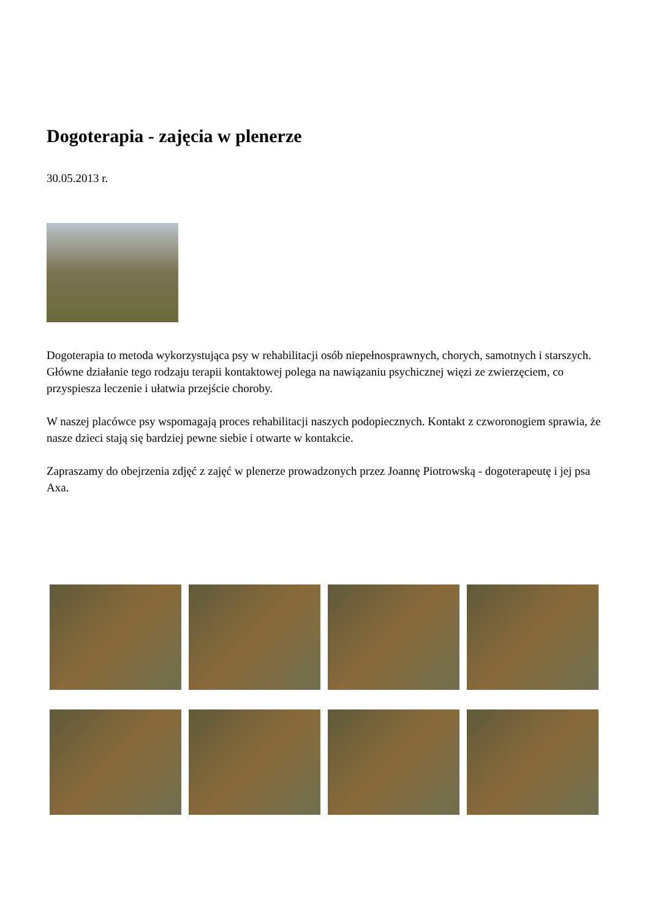Dogoterapia - zajęcia w plenerze
30.05.2013 r.
Dogoterapia to metoda wykorzystująca psy w rehabilitacji osób niepełnosprawnych, chorych, samotnych i starszych. Główne działanie tego rodzaju terapii kontaktowej polega na nawiązaniu psychicznej więzi ze zwierzęciem, co przyspiesza leczenie i ułatwia przejście choroby.
W naszej placówce psy wspomagają proces rehabilitacji naszych podopiecznych. Kontakt z czworonogiem sprawia, że nasze dzieci stają się bardziej pewne siebie i otwarte w kontakcie.
Zapraszamy do obejrzenia zdjęć z zajęć w plenerze prowadzonych przez Joannę Piotrowską - dogoterapeutę i jej psa Axa.